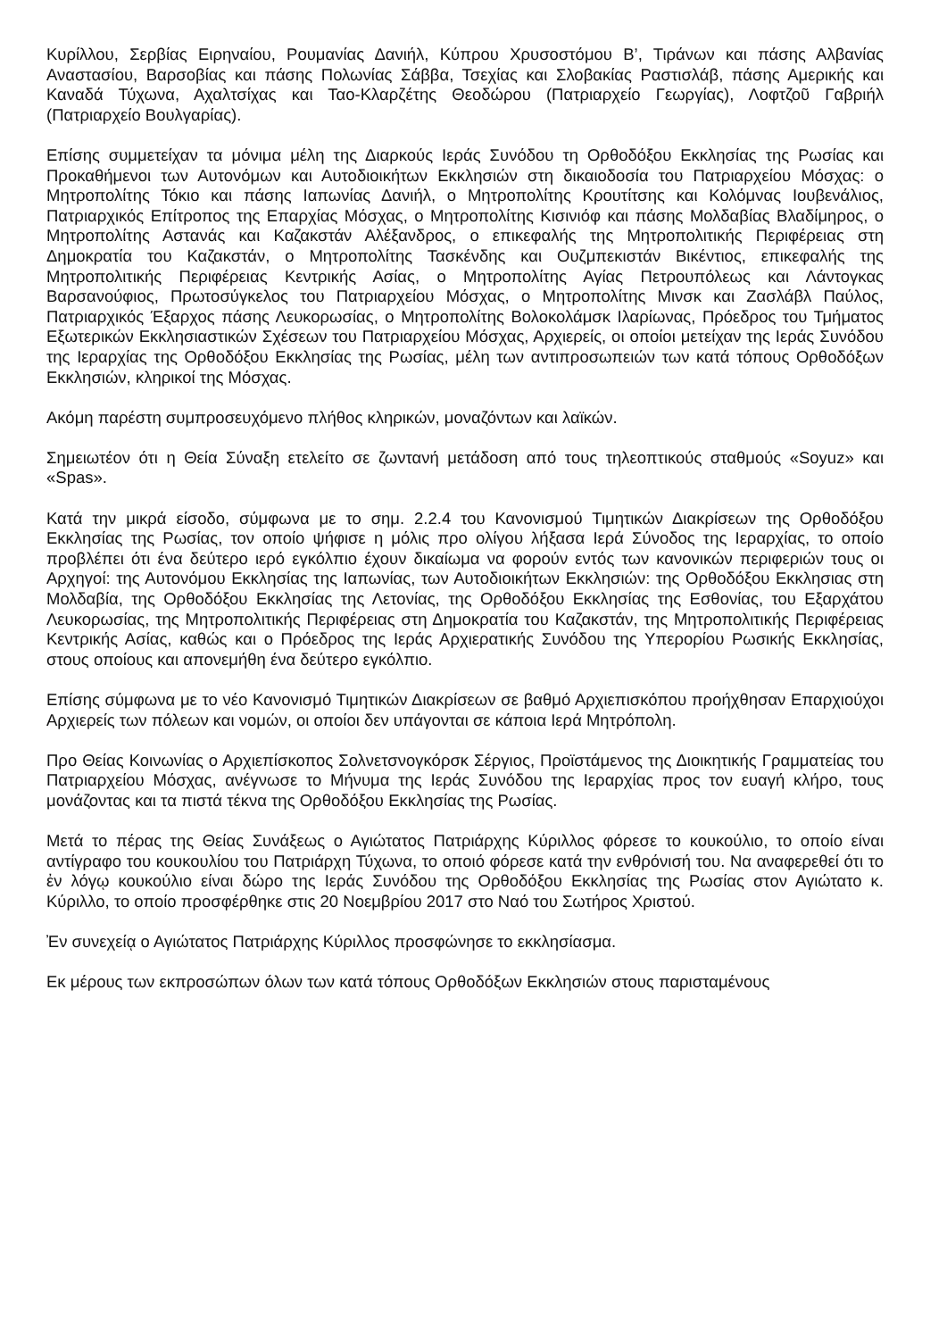Κυρίλλου, Σερβίας Ειρηναίου, Ρουμανίας Δανιήλ, Κύπρου Χρυσοστόμου Β’, Τιράνων και πάσης Αλβανίας Αναστασίου, Βαρσοβίας και πάσης Πολωνίας Σάββα, Τσεχίας και Σλοβακίας Ραστισλάβ, πάσης Αμερικής και Καναδά Τύχωνα, Αχαλτσίχας και Ταο-Κλαρζέτης Θεοδώρου (Πατριαρχείο Γεωργίας), Λοφτζοῦ Γαβριήλ (Πατριαρχείο Βουλγαρίας).
Επίσης συμμετείχαν τα μόνιμα μέλη της Διαρκούς Ιεράς Συνόδου τη Ορθοδόξου Εκκλησίας της Ρωσίας και Προκαθήμενοι των Αυτονόμων και Αυτοδιοικήτων Εκκλησιών στη δικαιοδοσία του Πατριαρχείου Μόσχας: ο Μητροπολίτης Τόκιο και πάσης Ιαπωνίας Δανιήλ, ο Μητροπολίτης Κρουτίτσης και Κολόμνας Ιουβενάλιος, Πατριαρχικός Επίτροπος της Επαρχίας Μόσχας, ο Μητροπολίτης Κισινιόφ και πάσης Μολδαβίας Βλαδίμηρος, ο Μητροπολίτης Αστανάς και Καζακστάν Αλέξανδρος, ο επικεφαλής της Μητροπολιτικής Περιφέρειας στη Δημοκρατία του Καζακστάν, ο Μητροπολίτης Τασκένδης και Ουζμπεκιστάν Βικέντιος, επικεφαλής της Μητροπολιτικής Περιφέρειας Κεντρικής Ασίας, ο Μητροπολίτης Αγίας Πετρουπόλεως και Λάντογκας Βαρσανούφιος, Πρωτοσύγκελος του Πατριαρχείου Μόσχας, ο Μητροπολίτης Μινσκ και Ζασλάβλ Παύλος, Πατριαρχικός Έξαρχος πάσης Λευκορωσίας, ο Μητροπολίτης Βολοκολάμσκ Ιλαρίωνας, Πρόεδρος του Τμήματος Εξωτερικών Εκκλησιαστικών Σχέσεων του Πατριαρχείου Μόσχας, Αρχιερείς, οι οποίοι μετείχαν της Ιεράς Συνόδου της Ιεραρχίας της Ορθοδόξου Εκκλησίας της Ρωσίας, μέλη των αντιπροσωπειών των κατά τόπους Ορθοδόξων Εκκλησιών, κληρικοί της Μόσχας.
Ακόμη παρέστη συμπροσευχόμενο πλήθος κληρικών, μοναζόντων και λαϊκών.
Σημειωτέον ότι η Θεία Σύναξη ετελείτο σε ζωντανή μετάδοση από τους τηλεοπτικούς σταθμούς «Soyuz» και «Spas».
Κατά την μικρά είσοδο, σύμφωνα με το σημ. 2.2.4 του Κανονισμού Τιμητικών Διακρίσεων της Ορθοδόξου Εκκλησίας της Ρωσίας, τον οποίο ψήφισε η μόλις προ ολίγου λήξασα Ιερά Σύνοδος της Ιεραρχίας, το οποίο προβλέπει ότι ένα δεύτερο ιερό εγκόλπιο έχουν δικαίωμα να φορούν εντός των κανονικών περιφεριών τους οι Αρχηγοί: της Αυτονόμου Εκκλησίας της Ιαπωνίας, των Αυτοδιοικήτων Εκκλησιών: της Ορθοδόξου Εκκλησιας στη Μολδαβία, της Ορθοδόξου Εκκλησίας της Λετονίας, της Ορθοδόξου Εκκλησίας της Εσθονίας, του Εξαρχάτου Λευκορωσίας, της Μητροπολιτικής Περιφέρειας στη Δημοκρατία του Καζακστάν, της Μητροπολιτικής Περιφέρειας Κεντρικής Ασίας, καθώς και ο Πρόεδρος της Ιεράς Αρχιερατικής Συνόδου της Υπερορίου Ρωσικής Εκκλησίας, στους οποίους και απονεμήθη ένα δεύτερο εγκόλπιο.
Επίσης σύμφωνα με το νέο Κανονισμό Τιμητικών Διακρίσεων σε βαθμό Αρχιεπισκόπου προήχθησαν Επαρχιούχοι Αρχιερείς των πόλεων και νομών, οι οποίοι δεν υπάγονται σε κάποια Ιερά Μητρόπολη.
Προ Θείας Κοινωνίας ο Αρχιεπίσκοπος Σολνετσνογκόρσκ Σέργιος, Προϊστάμενος της Διοικητικής Γραμματείας του Πατριαρχείου Μόσχας, ανέγνωσε το Μήνυμα της Ιεράς Συνόδου της Ιεραρχίας προς τον ευαγή κλήρο, τους μονάζοντας και τα πιστά τέκνα της Ορθοδόξου Εκκλησίας της Ρωσίας.
Μετά το πέρας της Θείας Συνάξεως ο Αγιώτατος Πατριάρχης Κύριλλος φόρεσε το κουκούλιο, το οποίο είναι αντίγραφο του κουκουλίου του Πατριάρχη Τύχωνα, το οποιό φόρεσε κατά την ενθρόνισή του. Να αναφερεθεί ότι το ἐν λόγῳ κουκούλιο είναι δώρο της Ιεράς Συνόδου της Ορθοδόξου Εκκλησίας της Ρωσίας στον Αγιώτατο κ. Κύριλλο, το οποίο προσφέρθηκε στις 20 Νοεμβρίου 2017 στο Ναό του Σωτήρος Χριστού.
Ἐν συνεχείᾳ ο Αγιώτατος Πατριάρχης Κύριλλος προσφώνησε το εκκλησίασμα.
Εκ μέρους των εκπροσώπων όλων των κατά τόπους Ορθοδόξων Εκκλησιών στους παρισταμένους